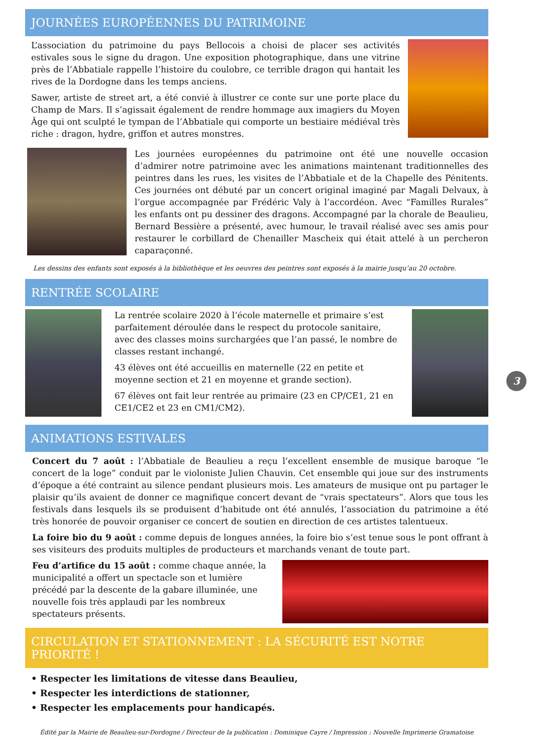JOURNÉES EUROPÉENNES DU PATRIMOINE
L’association du patrimoine du pays Bellocois a choisi de placer ses activités estivales sous le signe du dragon. Une exposition photographique, dans une vitrine près de l’Abbatiale rappelle l’histoire du coulobre, ce terrible dragon qui hantait les rives de la Dordogne dans les temps anciens.
Sawer, artiste de street art, a été convié à illustrer ce conte sur une porte place du Champ de Mars. Il s’agissait également de rendre hommage aux imagiers du Moyen Âge qui ont sculpté le tympan de l’Abbatiale qui comporte un bestiaire médiéval très riche : dragon, hydre, griffon et autres monstres.
Les journées européennes du patrimoine ont été une nouvelle occasion d’admirer notre patrimoine avec les animations maintenant traditionnelles des peintres dans les rues, les visites de l’Abbatiale et de la Chapelle des Pénitents. Ces journées ont débuté par un concert original imaginé par Magali Delvaux, à l’orgue accompagnée par Frédéric Valy à l’accordéon. Avec “Familles Rurales” les enfants ont pu dessiner des dragons. Accompagné par la chorale de Beaulieu, Bernard Bessière a présenté, avec humour, le travail réalisé avec ses amis pour restaurer le corbillard de Chenailler Mascheix qui était attelé à un percheron caparaçonné.
Les dessins des enfants sont exposés à la bibliothèque et les oeuvres des peintres sont exposés à la mairie jusqu’au 20 octobre.
RENTRÉE SCOLAIRE
La rentrée scolaire 2020 à l’école maternelle et primaire s’est parfaitement déroulée dans le respect du protocole sanitaire, avec des classes moins surchargées que l’an passé, le nombre de classes restant inchangé.
43 élèves ont été accueillis en maternelle (22 en petite et moyenne section et 21 en moyenne et grande section).
67 élèves ont fait leur rentrée au primaire (23 en CP/CE1, 21 en CE1/CE2 et 23 en CM1/CM2).
ANIMATIONS ESTIVALES
Concert du 7 août : l’Abbatiale de Beaulieu a reçu l’excellent ensemble de musique baroque “le concert de la loge” conduit par le violoniste Julien Chauvin. Cet ensemble qui joue sur des instruments d’époque a été contraint au silence pendant plusieurs mois. Les amateurs de musique ont pu partager le plaisir qu’ils avaient de donner ce magnifique concert devant de “vrais spectateurs”. Alors que tous les festivals dans lesquels ils se produisent d’habitude ont été annulés, l’association du patrimoine a été très honorée de pouvoir organiser ce concert de soutien en direction de ces artistes talentueux.
La foire bio du 9 août : comme depuis de longues années, la foire bio s’est tenue sous le pont offrant à ses visiteurs des produits multiples de producteurs et marchands venant de toute part.
Feu d’artifice du 15 août : comme chaque année, la municipalité a offert un spectacle son et lumière précédé par la descente de la gabare illuminée, une nouvelle fois très applaudi par les nombreux spectateurs présents.
CIRCULATION ET STATIONNEMENT : LA SÉCURITÉ EST NOTRE PRIORITÉ !
• Respecter les limitations de vitesse dans Beaulieu,
• Respecter les interdictions de stationner,
• Respecter les emplacements pour handicapés.
Édité par la Mairie de Beaulieu-sur-Dordogne / Directeur de la publication : Dominique Cayre / Impression : Nouvelle Imprimerie Gramatoise
3